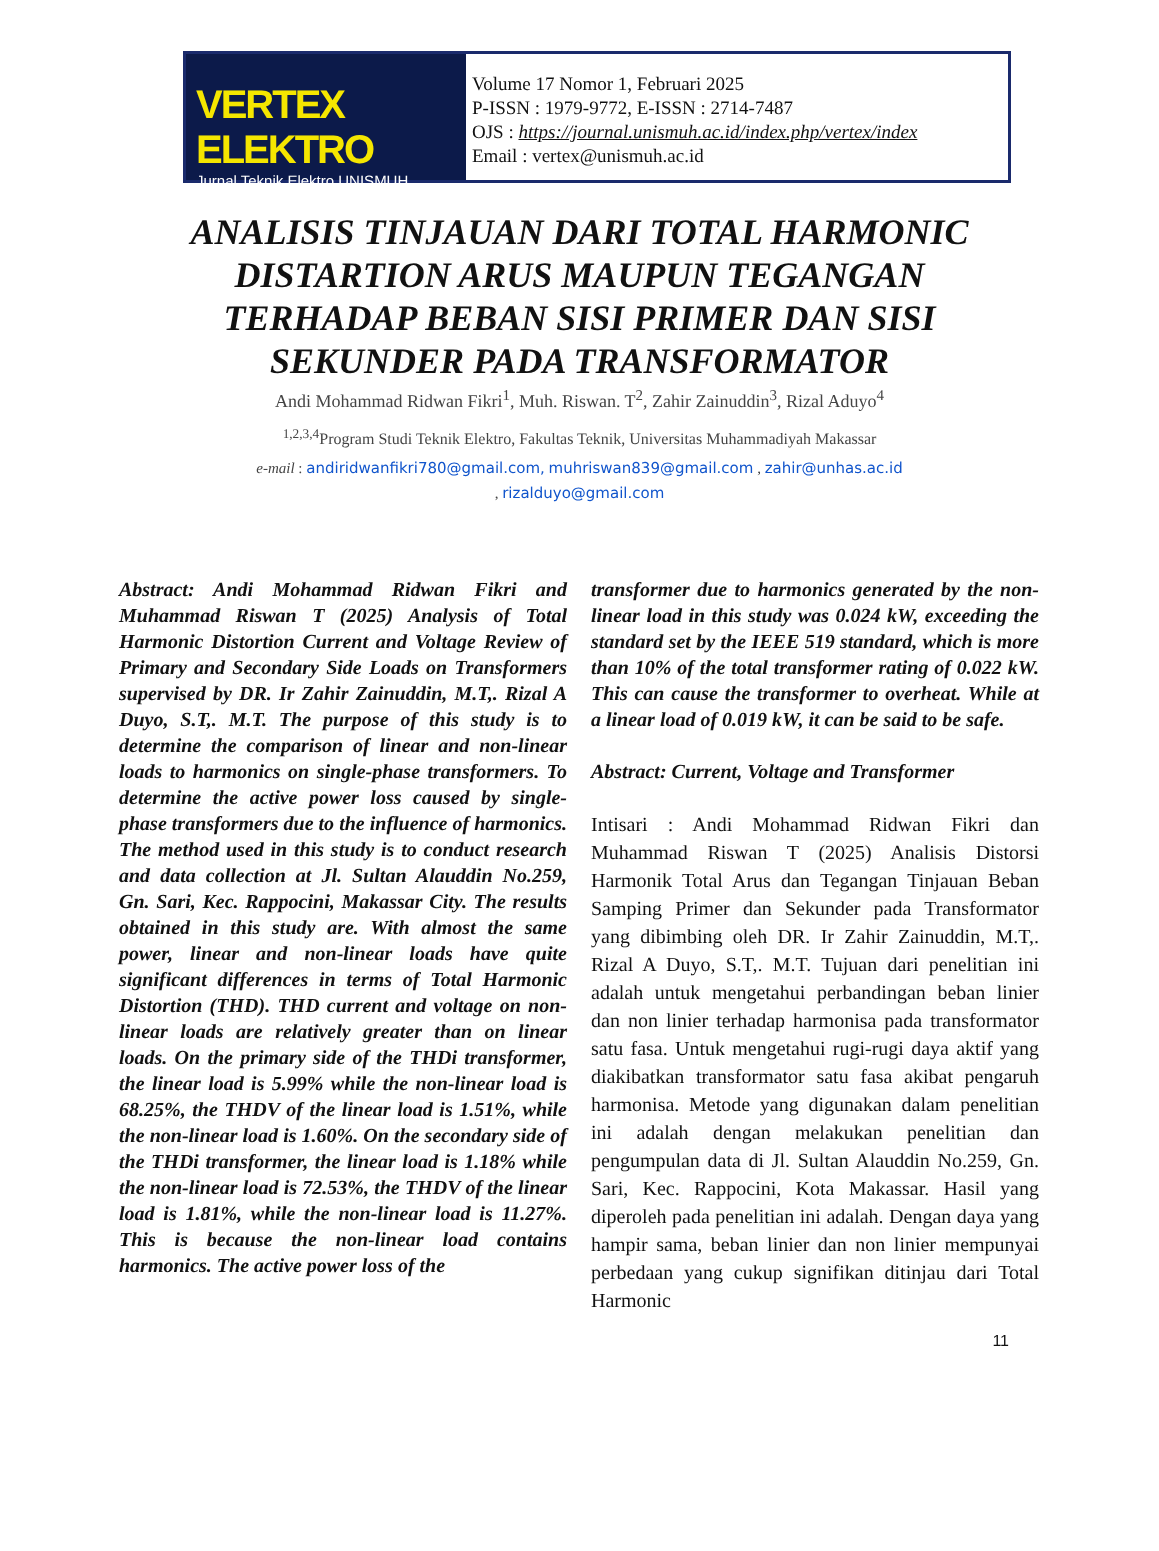VERTEX ELEKTRO
Jurnal Teknik Elektro UNISMUH
Volume 17 Nomor 1, Februari 2025
P-ISSN : 1979-9772, E-ISSN : 2714-7487
OJS : https://journal.unismuh.ac.id/index.php/vertex/index
Email : vertex@unismuh.ac.id
ANALISIS TINJAUAN DARI TOTAL HARMONIC DISTARTION ARUS MAUPUN TEGANGAN TERHADAP BEBAN SISI PRIMER DAN SISI SEKUNDER PADA TRANSFORMATOR
Andi Mohammad Ridwan Fikri<sup>1</sup>, Muh. Riswan. T<sup>2</sup>, Zahir Zainuddin<sup>3</sup>, Rizal Aduyo<sup>4</sup>
<sup>1,2,3,4</sup>Program Studi Teknik Elektro, Fakultas Teknik, Universitas Muhammadiyah Makassar
e-mail : andiridwanfikri780@gmail.com, muhriswan839@gmail.com , zahir@unhas.ac.id
, rizalduyo@gmail.com
Abstract: Andi Mohammad Ridwan Fikri and Muhammad Riswan T (2025) Analysis of Total Harmonic Distortion Current and Voltage Review of Primary and Secondary Side Loads on Transformers supervised by DR. Ir Zahir Zainuddin, M.T,. Rizal A Duyo, S.T,. M.T. The purpose of this study is to determine the comparison of linear and non-linear loads to harmonics on single-phase transformers. To determine the active power loss caused by single-phase transformers due to the influence of harmonics. The method used in this study is to conduct research and data collection at Jl. Sultan Alauddin No.259, Gn. Sari, Kec. Rappocini, Makassar City. The results obtained in this study are. With almost the same power, linear and non-linear loads have quite significant differences in terms of Total Harmonic Distortion (THD). THD current and voltage on non-linear loads are relatively greater than on linear loads. On the primary side of the THDi transformer, the linear load is 5.99% while the non-linear load is 68.25%, the THDV of the linear load is 1.51%, while the non-linear load is 1.60%. On the secondary side of the THDi transformer, the linear load is 1.18% while the non-linear load is 72.53%, the THDV of the linear load is 1.81%, while the non-linear load is 11.27%. This is because the non-linear load contains harmonics. The active power loss of the
transformer due to harmonics generated by the non-linear load in this study was 0.024 kW, exceeding the standard set by the IEEE 519 standard, which is more than 10% of the total transformer rating of 0.022 kW. This can cause the transformer to overheat. While at a linear load of 0.019 kW, it can be said to be safe.
Abstract: Current, Voltage and Transformer
Intisari : Andi Mohammad Ridwan Fikri dan Muhammad Riswan T (2025) Analisis Distorsi Harmonik Total Arus dan Tegangan Tinjauan Beban Samping Primer dan Sekunder pada Transformator yang dibimbing oleh DR. Ir Zahir Zainuddin, M.T,. Rizal A Duyo, S.T,. M.T. Tujuan dari penelitian ini adalah untuk mengetahui perbandingan beban linier dan non linier terhadap harmonisa pada transformator satu fasa. Untuk mengetahui rugi-rugi daya aktif yang diakibatkan transformator satu fasa akibat pengaruh harmonisa. Metode yang digunakan dalam penelitian ini adalah dengan melakukan penelitian dan pengumpulan data di Jl. Sultan Alauddin No.259, Gn. Sari, Kec. Rappocini, Kota Makassar. Hasil yang diperoleh pada penelitian ini adalah. Dengan daya yang hampir sama, beban linier dan non linier mempunyai perbedaan yang cukup signifikan ditinjau dari Total Harmonic
11